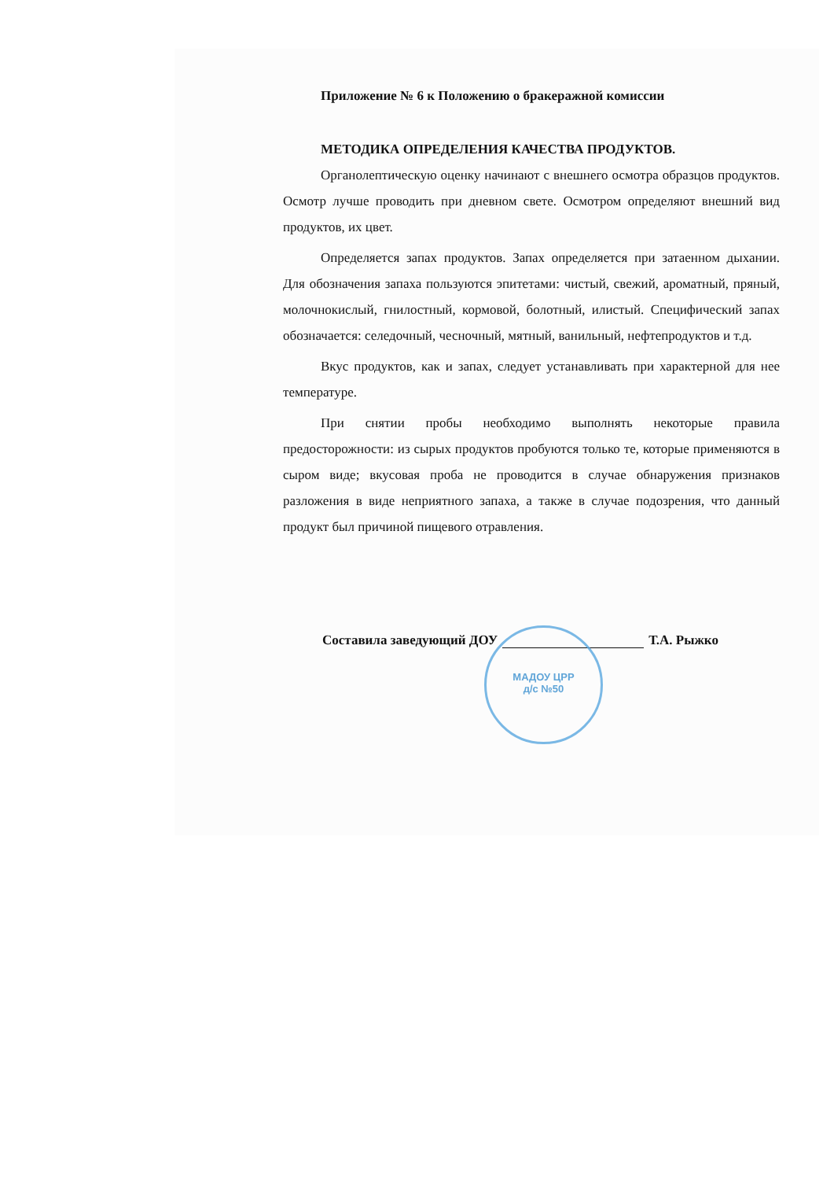Приложение № 6 к Положению о бракеражной комиссии
МЕТОДИКА ОПРЕДЕЛЕНИЯ КАЧЕСТВА ПРОДУКТОВ.
Органолептическую оценку начинают с внешнего осмотра образцов продуктов. Осмотр лучше проводить при дневном свете. Осмотром определяют внешний вид продуктов, их цвет.
Определяется запах продуктов. Запах определяется при затаенном дыхании. Для обозначения запаха пользуются эпитетами: чистый, свежий, ароматный, пряный, молочнокислый, гнилостный, кормовой, болотный, илистый. Специфический запах обозначается: селедочный, чесночный, мятный, ванильный, нефтепродуктов и т.д.
Вкус продуктов, как и запах, следует устанавливать при характерной для нее температуре.
При снятии пробы необходимо выполнять некоторые правила предосторожности: из сырых продуктов пробуются только те, которые применяются в сыром виде; вкусовая проба не проводится в случае обнаружения признаков разложения в виде неприятного запаха, а также в случае подозрения, что данный продукт был причиной пищевого отравления.
Составила заведующий ДОУ Т.А. Рыжко
МАДОУ ЦРР
д/с №50